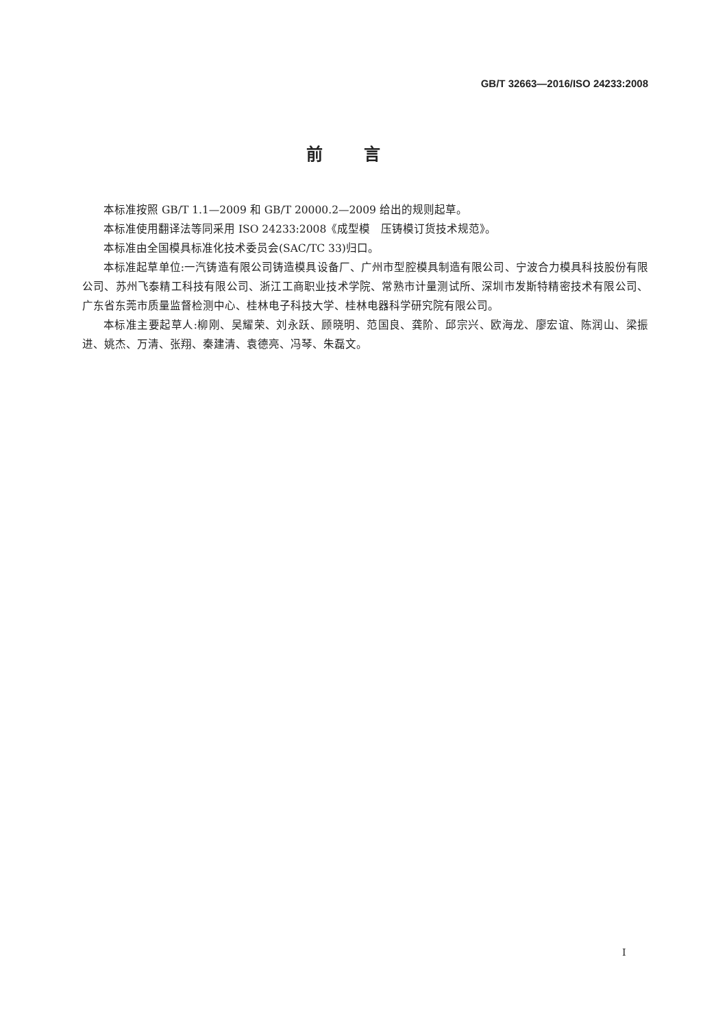GB/T 32663—2016/ISO 24233:2008
前言
本标准按照 GB/T 1.1—2009 和 GB/T 20000.2—2009 给出的规则起草。
本标准使用翻译法等同采用 ISO 24233:2008《成型模　压铸模订货技术规范》。
本标准由全国模具标准化技术委员会(SAC/TC 33)归口。
本标准起草单位:一汽铸造有限公司铸造模具设备厂、广州市型腔模具制造有限公司、宁波合力模具科技股份有限公司、苏州飞泰精工科技有限公司、浙江工商职业技术学院、常熟市计量测试所、深圳市发斯特精密技术有限公司、广东省东莞市质量监督检测中心、桂林电子科技大学、桂林电器科学研究院有限公司。
本标准主要起草人:柳刚、吴耀荣、刘永跃、顾晓明、范国良、龚阶、邱宗兴、欧海龙、廖宏谊、陈润山、梁振进、姚杰、万清、张翔、秦建清、袁德亮、冯琴、朱磊文。
I